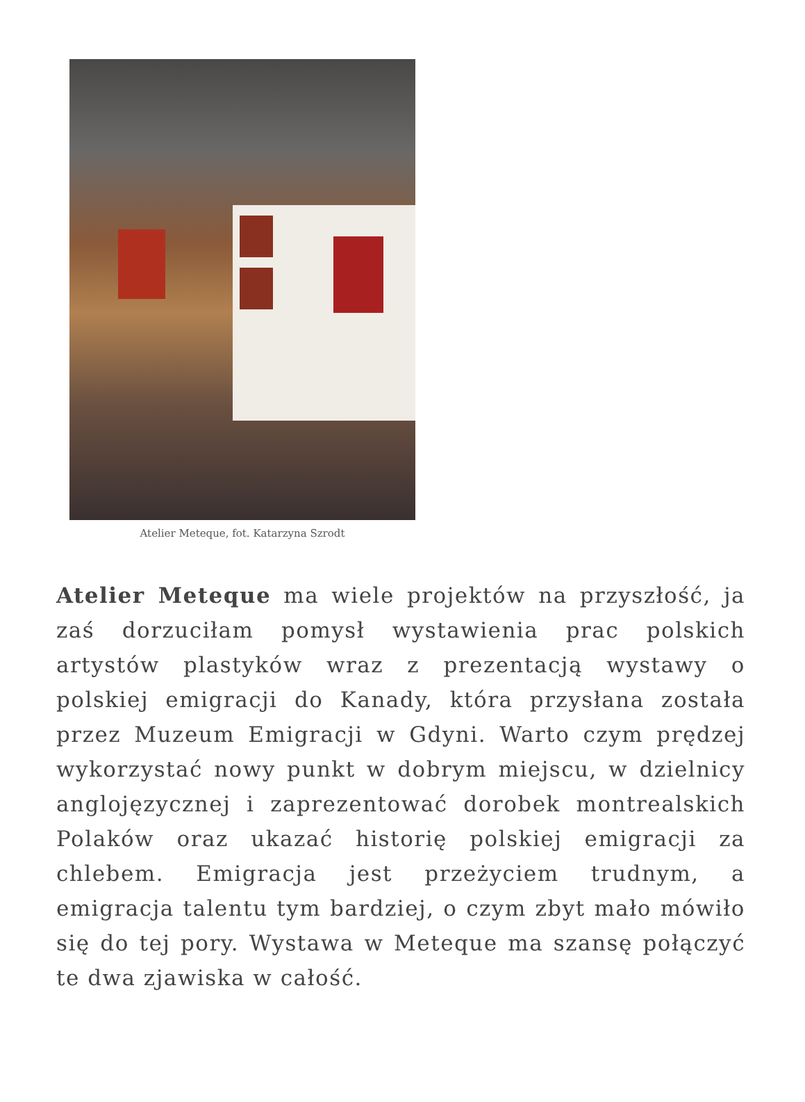Atelier Meteque, fot. Katarzyna Szrodt
Atelier Meteque ma wiele projektów na przyszłość, ja zaś dorzuciłam pomysł wystawienia prac polskich artystów plastyków wraz z prezentacją wystawy o polskiej emigracji do Kanady, która przysłana została przez Muzeum Emigracji w Gdyni. Warto czym prędzej wykorzystać nowy punkt w dobrym miejscu, w dzielnicy anglojęzycznej i zaprezentować dorobek montrealskich Polaków oraz ukazać historię polskiej emigracji za chlebem. Emigracja jest przeżyciem trudnym, a emigracja talentu tym bardziej, o czym zbyt mało mówiło się do tej pory. Wystawa w Meteque ma szansę połączyć te dwa zjawiska w całość.